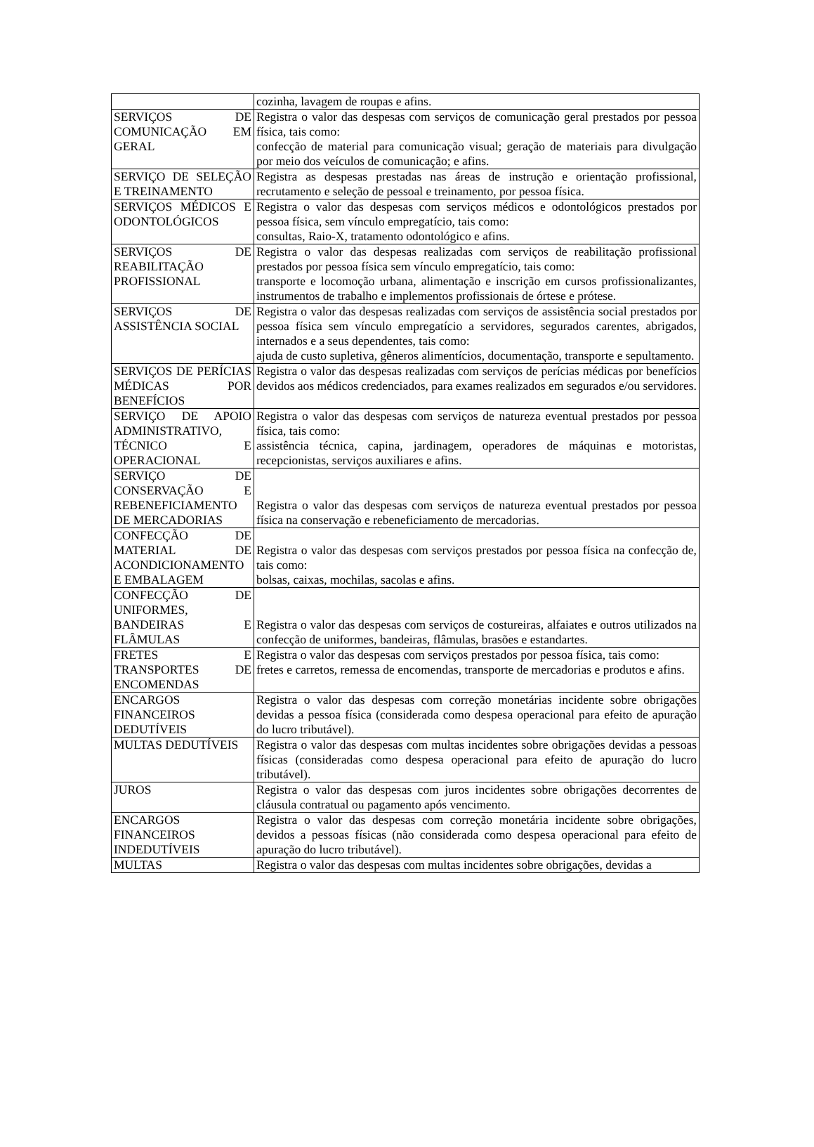| | cozinha, lavagem de roupas e afins. |
| SERVIÇOS DE COMUNICAÇÃO EM GERAL | Registra o valor das despesas com serviços de comunicação geral prestados por pessoa física, tais como: confecção de material para comunicação visual; geração de materiais para divulgação por meio dos veículos de comunicação; e afins. |
| SERVIÇO DE SELEÇÃO E TREINAMENTO | Registra as despesas prestadas nas áreas de instrução e orientação profissional, recrutamento e seleção de pessoal e treinamento, por pessoa física. |
| SERVIÇOS MÉDICOS E ODONTOLÓGICOS | Registra o valor das despesas com serviços médicos e odontológicos prestados por pessoa física, sem vínculo empregatício, tais como: consultas, Raio-X, tratamento odontológico e afins. |
| SERVIÇOS DE REABILITAÇÃO PROFISSIONAL | Registra o valor das despesas realizadas com serviços de reabilitação profissional prestados por pessoa física sem vínculo empregatício, tais como: transporte e locomoção urbana, alimentação e inscrição em cursos profissionalizantes, instrumentos de trabalho e implementos profissionais de órtese e prótese. |
| SERVIÇOS DE ASSISTÊNCIA SOCIAL | Registra o valor das despesas realizadas com serviços de assistência social prestados por pessoa física sem vínculo empregatício a servidores, segurados carentes, abrigados, internados e a seus dependentes, tais como: ajuda de custo supletiva, gêneros alimentícios, documentação, transporte e sepultamento. |
| SERVIÇOS DE PERÍCIAS MÉDICAS POR BENEFÍCIOS | Registra o valor das despesas realizadas com serviços de perícias médicas por benefícios devidos aos médicos credenciados, para exames realizados em segurados e/ou servidores. |
| SERVIÇO DE APOIO ADMINISTRATIVO, TÉCNICO E OPERACIONAL | Registra o valor das despesas com serviços de natureza eventual prestados por pessoa física, tais como: assistência técnica, capina, jardinagem, operadores de máquinas e motoristas, recepcionistas, serviços auxiliares e afins. |
| SERVIÇO DE CONSERVAÇÃO E REBENEFICIAMENTO DE MERCADORIAS | Registra o valor das despesas com serviços de natureza eventual prestados por pessoa física na conservação e rebeneficiamento de mercadorias. |
| CONFECÇÃO DE MATERIAL DE ACONDICIONAMENTO E EMBALAGEM | Registra o valor das despesas com serviços prestados por pessoa física na confecção de, tais como: bolsas, caixas, mochilas, sacolas e afins. |
| CONFECÇÃO DE UNIFORMES, BANDEIRAS E FLÂMULAS | Registra o valor das despesas com serviços de costureiras, alfaiates e outros utilizados na confecção de uniformes, bandeiras, flâmulas, brasões e estandartes. |
| FRETES E TRANSPORTES DE ENCOMENDAS | Registra o valor das despesas com serviços prestados por pessoa física, tais como: fretes e carretos, remessa de encomendas, transporte de mercadorias e produtos e afins. |
| ENCARGOS FINANCEIROS DEDUTÍVEIS | Registra o valor das despesas com correção monetárias incidente sobre obrigações devidas a pessoa física (considerada como despesa operacional para efeito de apuração do lucro tributável). |
| MULTAS DEDUTÍVEIS | Registra o valor das despesas com multas incidentes sobre obrigações devidas a pessoas físicas (consideradas como despesa operacional para efeito de apuração do lucro tributável). |
| JUROS | Registra o valor das despesas com juros incidentes sobre obrigações decorrentes de cláusula contratual ou pagamento após vencimento. |
| ENCARGOS FINANCEIROS INDEDUTÍVEIS | Registra o valor das despesas com correção monetária incidente sobre obrigações, devidos a pessoas físicas (não considerada como despesa operacional para efeito de apuração do lucro tributável). |
| MULTAS | Registra o valor das despesas com multas incidentes sobre obrigações, devidas a |